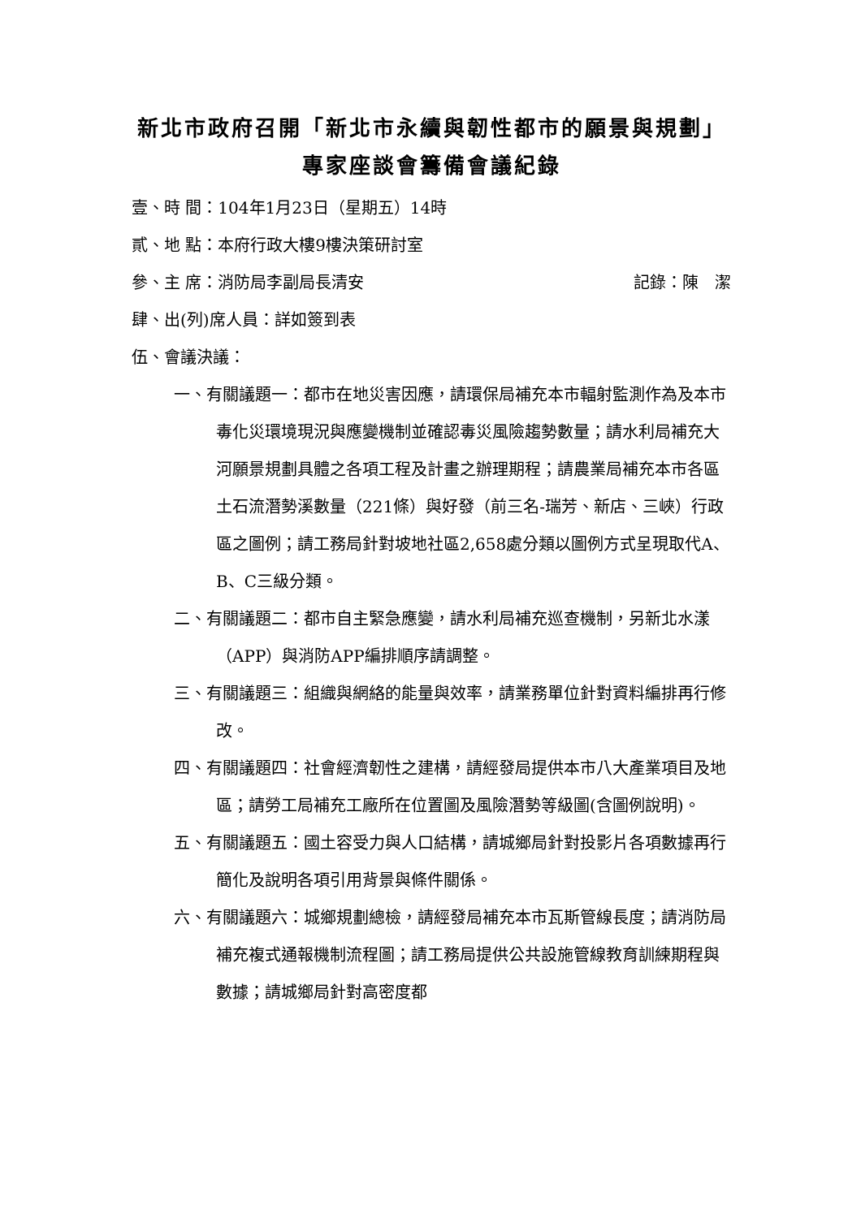新北市政府召開「新北市永續與韌性都市的願景與規劃」專家座談會籌備會議紀錄
壹、時 間：104年1月23日（星期五）14時
貳、地 點：本府行政大樓9樓決策研討室
參、主 席：消防局李副局長清安 記錄：陳　潔
肆、出(列)席人員：詳如簽到表
伍、會議決議：
一、有關議題一：都市在地災害因應，請環保局補充本市輻射監測作為及本市毒化災環境現況與應變機制並確認毒災風險趨勢數量；請水利局補充大河願景規劃具體之各項工程及計畫之辦理期程；請農業局補充本市各區土石流潛勢溪數量（221條）與好發（前三名-瑞芳、新店、三峽）行政區之圖例；請工務局針對坡地社區2,658處分類以圖例方式呈現取代A、B、C三級分類。
二、有關議題二：都市自主緊急應變，請水利局補充巡查機制，另新北水漾（APP）與消防APP編排順序請調整。
三、有關議題三：組織與網絡的能量與效率，請業務單位針對資料編排再行修改。
四、有關議題四：社會經濟韌性之建構，請經發局提供本市八大產業項目及地區；請勞工局補充工廠所在位置圖及風險潛勢等級圖(含圖例說明)。
五、有關議題五：國土容受力與人口結構，請城鄉局針對投影片各項數據再行簡化及說明各項引用背景與條件關係。
六、有關議題六：城鄉規劃總檢，請經發局補充本市瓦斯管線長度；請消防局補充複式通報機制流程圖；請工務局提供公共設施管線教育訓練期程與數據；請城鄉局針對高密度都